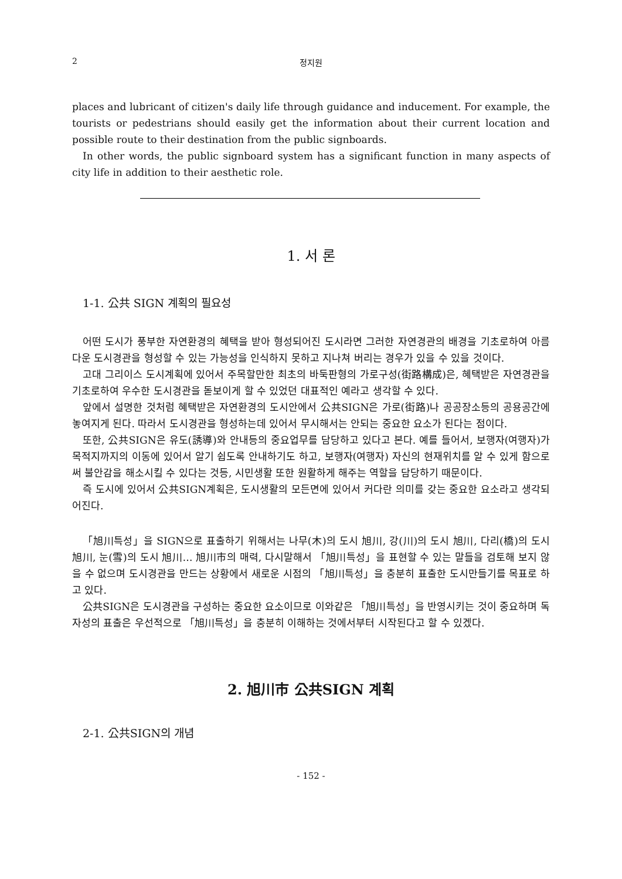2 정지원
places and lubricant of citizen's daily life through guidance and inducement. For example, the tourists or pedestrians should easily get the information about their current location and possible route to their destination from the public signboards.
In other words, the public signboard system has a significant function in many aspects of city life in addition to their aesthetic role.
1. 서 론
1-1. 公共 SIGN 계획의 필요성
어떤 도시가 풍부한 자연환경의 혜택을 받아 형성되어진 도시라면 그러한 자연경관의 배경을 기초로하여 아름다운 도시경관을 형성할 수 있는 가능성을 인식하지 못하고 지나쳐 버리는 경우가 있을 수 있을 것이다.
고대 그리이스 도시계획에 있어서 주목할만한 최초의 바둑판형의 가로구성(街路構成)은, 혜택받은 자연경관을 기초로하여 우수한 도시경관을 돋보이게 할 수 있었던 대표적인 예라고 생각할 수 있다.
앞에서 설명한 것처럼 혜택받은 자연환경의 도시안에서 公共SIGN은 가로(街路)나 공공장소등의 공용공간에 놓여지게 된다. 따라서 도시경관을 형성하는데 있어서 무시해서는 안되는 중요한 요소가 된다는 점이다.
또한, 公共SIGN은 유도(誘導)와 안내등의 중요업무를 담당하고 있다고 본다. 예를 들어서, 보행자(여행자)가 목적지까지의 이동에 있어서 알기 쉽도록 안내하기도 하고, 보행자(여행자) 자신의 현재위치를 알 수 있게 함으로써 불안감을 해소시킬 수 있다는 것등, 시민생활 또한 원활하게 해주는 역할을 담당하기 때문이다.
즉 도시에 있어서 公共SIGN계획은, 도시생활의 모든면에 있어서 커다란 의미를 갖는 중요한 요소라고 생각되어진다.
「旭川특성」을 SIGN으로 표출하기 위해서는 나무(木)의 도시 旭川, 강(川)의 도시 旭川, 다리(橋)의 도시 旭川, 눈(雪)의 도시 旭川… 旭川市의 매력, 다시말해서 「旭川특성」을 표현할 수 있는 말들을 검토해 보지 않을 수 없으며 도시경관을 만드는 상황에서 새로운 시점의 「旭川특성」을 충분히 표출한 도시만들기를 목표로 하고 있다.
公共SIGN은 도시경관을 구성하는 중요한 요소이므로 이와같은 「旭川특성」을 반영시키는 것이 중요하며 독자성의 표출은 우선적으로 「旭川특성」을 충분히 이해하는 것에서부터 시작된다고 할 수 있겠다.
2. 旭川市 公共SIGN 계획
2-1. 公共SIGN의 개념
- 152 -